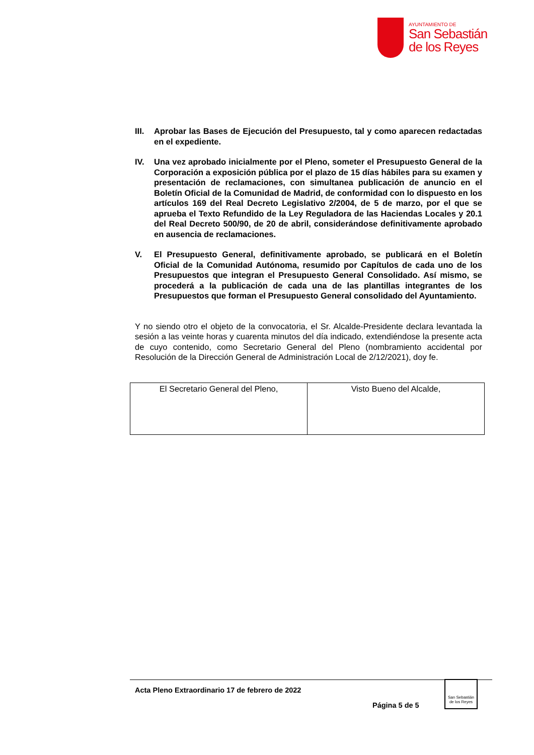AYUNTAMIENTO DE
San Sebastián
de los Reyes
III. Aprobar las Bases de Ejecución del Presupuesto, tal y como aparecen redactadas en el expediente.
IV. Una vez aprobado inicialmente por el Pleno, someter el Presupuesto General de la Corporación a exposición pública por el plazo de 15 días hábiles para su examen y presentación de reclamaciones, con simultanea publicación de anuncio en el Boletín Oficial de la Comunidad de Madrid, de conformidad con lo dispuesto en los artículos 169 del Real Decreto Legislativo 2/2004, de 5 de marzo, por el que se aprueba el Texto Refundido de la Ley Reguladora de las Haciendas Locales y 20.1 del Real Decreto 500/90, de 20 de abril, considerándose definitivamente aprobado en ausencia de reclamaciones.
V. El Presupuesto General, definitivamente aprobado, se publicará en el Boletín Oficial de la Comunidad Autónoma, resumido por Capítulos de cada uno de los Presupuestos que integran el Presupuesto General Consolidado. Así mismo, se procederá a la publicación de cada una de las plantillas integrantes de los Presupuestos que forman el Presupuesto General consolidado del Ayuntamiento.
Y no siendo otro el objeto de la convocatoria, el Sr. Alcalde-Presidente declara levantada la sesión a las veinte horas y cuarenta minutos del día indicado, extendiéndose la presente acta de cuyo contenido, como Secretario General del Pleno (nombramiento accidental por Resolución de la Dirección General de Administración Local de 2/12/2021), doy fe.
| El Secretario General del Pleno, | Visto Bueno del Alcalde, |
Acta Pleno Extraordinario 17 de febrero de 2022
Página 5 de 5
San Sebastián de los Reyes